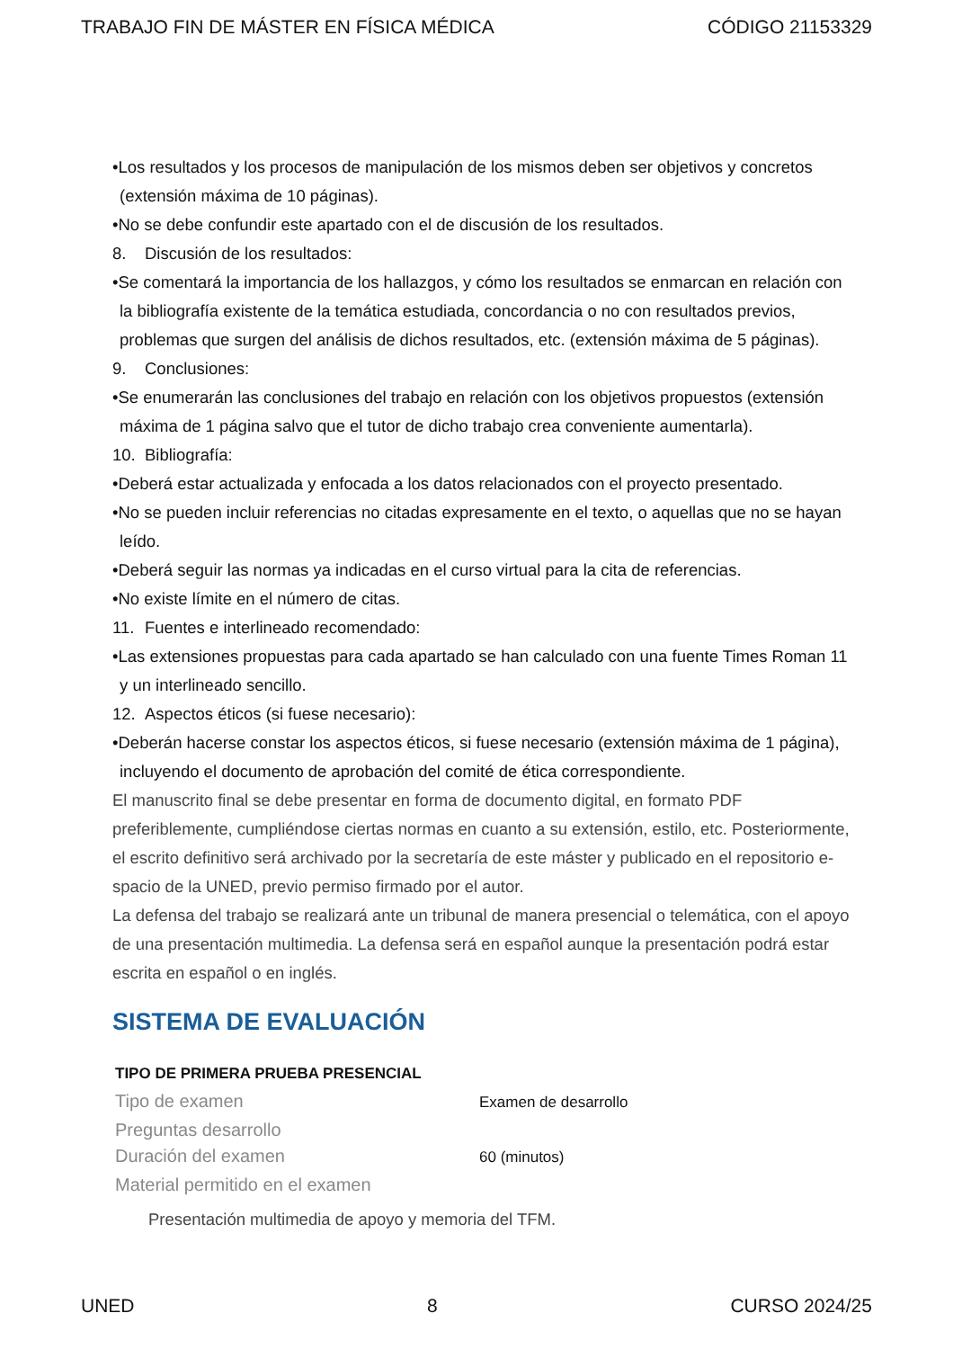TRABAJO FIN DE MÁSTER EN FÍSICA MÉDICA CÓDIGO 21153329
•Los resultados y los procesos de manipulación de los mismos deben ser objetivos y concretos (extensión máxima de 10 páginas).
•No se debe confundir este apartado con el de discusión de los resultados.
8. Discusión de los resultados:
•Se comentará la importancia de los hallazgos, y cómo los resultados se enmarcan en relación con la bibliografía existente de la temática estudiada, concordancia o no con resultados previos, problemas que surgen del análisis de dichos resultados, etc. (extensión máxima de 5 páginas).
9. Conclusiones:
•Se enumerarán las conclusiones del trabajo en relación con los objetivos propuestos (extensión máxima de 1 página salvo que el tutor de dicho trabajo crea conveniente aumentarla).
10. Bibliografía:
•Deberá estar actualizada y enfocada a los datos relacionados con el proyecto presentado.
•No se pueden incluir referencias no citadas expresamente en el texto, o aquellas que no se hayan leído.
•Deberá seguir las normas ya indicadas en el curso virtual para la cita de referencias.
•No existe límite en el número de citas.
11. Fuentes e interlineado recomendado:
•Las extensiones propuestas para cada apartado se han calculado con una fuente Times Roman 11 y un interlineado sencillo.
12. Aspectos éticos (si fuese necesario):
•Deberán hacerse constar los aspectos éticos, si fuese necesario (extensión máxima de 1 página), incluyendo el documento de aprobación del comité de ética correspondiente.
El manuscrito final se debe presentar en forma de documento digital, en formato PDF preferiblemente, cumpliéndose ciertas normas en cuanto a su extensión, estilo, etc. Posteriormente, el escrito definitivo será archivado por la secretaría de este máster y publicado en el repositorio e-spacio de la UNED, previo permiso firmado por el autor.
La defensa del trabajo se realizará ante un tribunal de manera presencial o telemática, con el apoyo de una presentación multimedia. La defensa será en español aunque la presentación podrá estar escrita en español o en inglés.
SISTEMA DE EVALUACIÓN
| TIPO DE PRIMERA PRUEBA PRESENCIAL | |
| --- | --- |
| Tipo de examen | Examen de desarrollo |
| Preguntas desarrollo | |
| Duración del examen | 60 (minutos) |
| Material permitido en el examen | |
Presentación multimedia de apoyo y memoria del TFM.
UNED 8 CURSO 2024/25